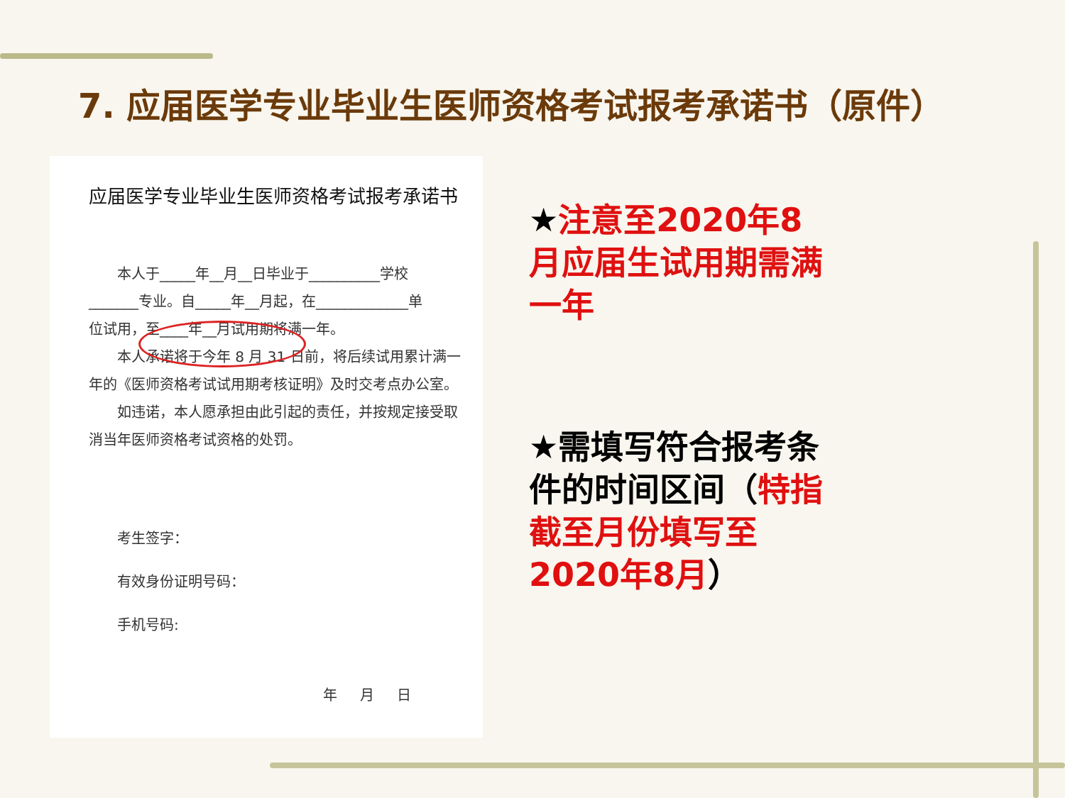7. 应届医学专业毕业生医师资格考试报考承诺书（原件）
应届医学专业毕业生医师资格考试报考承诺书
本人于_____年__月__日毕业于__________学校
_______专业。自_____年__月起，在_____________单
位试用，至____年__月试用期将满一年。
本人承诺将于今年 8 月 31 日前，将后续试用累计满一
年的《医师资格考试试用期考核证明》及时交考点办公室。
如违诺，本人愿承担由此引起的责任，并按规定接受取
消当年医师资格考试资格的处罚。
考生签字：
有效身份证明号码：
手机号码:
年 月 日
★注意至2020年8月应届生试用期需满一年
★需填写符合报考条件的时间区间（特指截至月份填写至2020年8月）